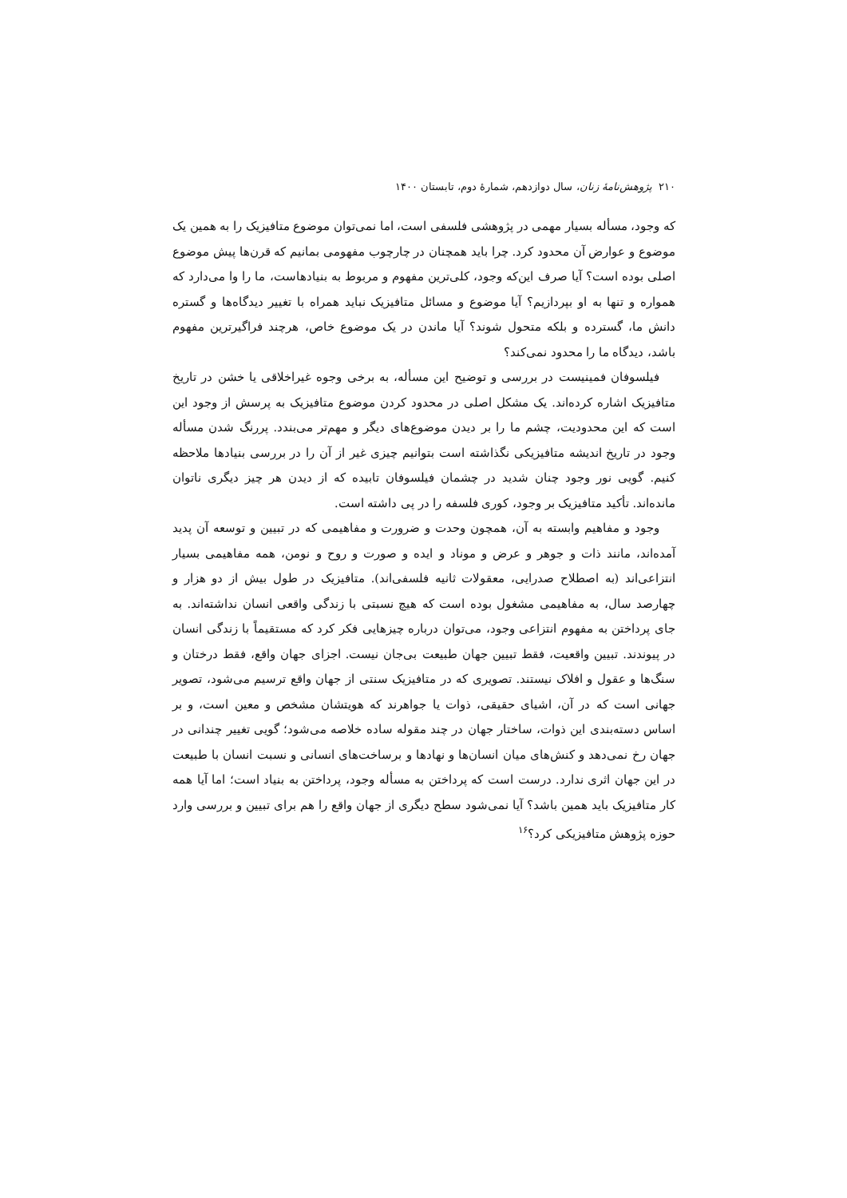۲۱۰ پژوهش‌نامهٔ زنان، سال دوازدهم، شمارهٔ دوم، تابستان ۱۴۰۰
که وجود، مسأله بسیار مهمی در پژوهشی فلسفی است، اما نمی‌توان موضوع متافیزیک را به همین یک موضوع و عوارض آن محدود کرد. چرا باید همچنان در چارچوب مفهومی بمانیم که قرن‌ها پیش موضوع اصلی بوده است؟ آیا صرف این‌که وجود، کلی‌ترین مفهوم و مربوط به بنیادهاست، ما را وا می‌دارد که همواره و تنها به او بپردازیم؟ آیا موضوع و مسائل متافیزیک نباید همراه با تغییر دیدگاه‌ها و گستره دانش ما، گسترده و بلکه متحول شوند؟ آیا ماندن در یک موضوع خاص، هرچند فراگیرترین مفهوم باشد، دیدگاه ما را محدود نمی‌کند؟
فیلسوفان فمینیست در بررسی و توضیح این مسأله، به برخی وجوه غیراخلاقی یا خشن در تاریخ متافیزیک اشاره کرده‌اند. یک مشکل اصلی در محدود کردن موضوع متافیزیک به پرسش از وجود این است که این محدودیت، چشم ما را بر دیدن موضوع‌های دیگر و مهم‌تر می‌بندد. پررنگ شدن مسأله وجود در تاریخ اندیشه متافیزیکی نگذاشته است بتوانیم چیزی غیر از آن را در بررسی بنیادها ملاحظه کنیم. گویی نور وجود چنان شدید در چشمان فیلسوفان تابیده که از دیدن هر چیز دیگری ناتوان مانده‌اند. تأکید متافیزیک بر وجود، کوری فلسفه را در پی داشته است.
وجود و مفاهیم وابسته به آن، همچون وحدت و ضرورت و مفاهیمی که در تبیین و توسعه آن پدید آمده‌اند، مانند ذات و جوهر و عرض و موناد و ایده و صورت و روح و نومن، همه مفاهیمی بسیار انتزاعی‌اند (به اصطلاح صدرایی، معقولات ثانیه فلسفی‌اند). متافیزیک در طول بیش از دو هزار و چهارصد سال، به مفاهیمی مشغول بوده است که هیچ نسبتی با زندگی واقعی انسان نداشته‌اند. به جای پرداختن به مفهوم انتزاعی وجود، می‌توان درباره چیزهایی فکر کرد که مستقیماً با زندگی انسان در پیوندند. تبیین واقعیت، فقط تبیین جهان طبیعت بی‌جان نیست. اجزای جهان واقع، فقط درختان و سنگ‌ها و عقول و افلاک نیستند. تصویری که در متافیزیک سنتی از جهان واقع ترسیم می‌شود، تصویر جهانی است که در آن، اشیای حقیقی، ذوات یا جواهرند که هویتشان مشخص و معین است، و بر اساس دسته‌بندی این ذوات، ساختار جهان در چند مقوله ساده خلاصه می‌شود؛ گویی تغییر چندانی در جهان رخ نمی‌دهد و کنش‌های میان انسان‌ها و نهادها و برساخت‌های انسانی و نسبت انسان با طبیعت در این جهان اثری ندارد. درست است که پرداختن به مسأله وجود، پرداختن به بنیاد است؛ اما آیا همه کار متافیزیک باید همین باشد؟ آیا نمی‌شود سطح دیگری از جهان واقع را هم برای تبیین و بررسی وارد حوزه پژوهش متافیزیکی کرد؟<sup>۱۶</sup>